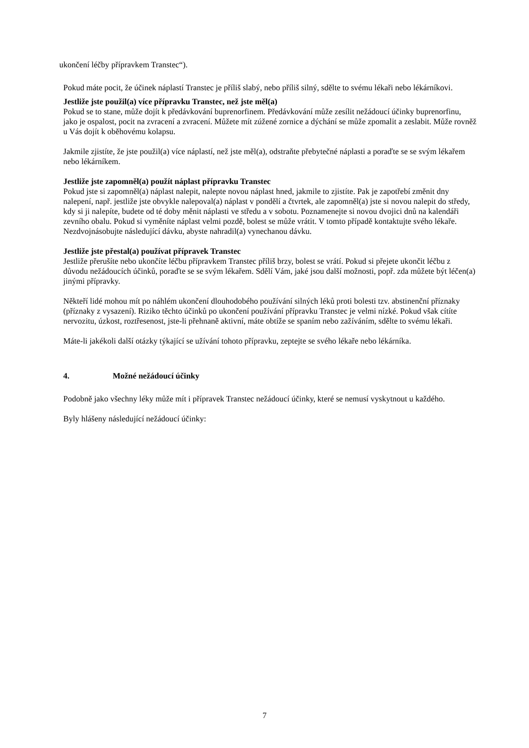ukončení léčby přípravkem Transtec“).
Pokud máte pocit, že účinek náplastí Transtec je příliš slabý, nebo příliš silný, sdělte to svému lékaři nebo lékárníkovi.
Jestliže jste použil(a) více přípravku Transtec, než jste měl(a)
Pokud se to stane, může dojít k předávkování buprenorfinem. Předávkování může zesílit nežádoucí účinky buprenorfinu, jako je ospalost, pocit na zvracení a zvracení. Můžete mít zúžené zornice a dýchání se může zpomalit a zeslabit. Může rovněž u Vás dojít k oběhovému kolapsu.
Jakmile zjistíte, že jste použil(a) více náplastí, než jste měl(a), odstraňte přebytečné náplasti a poraďte se se svým lékařem nebo lékárníkem.
Jestliže jste zapomněl(a) použít náplast přípravku Transtec
Pokud jste si zapomněl(a) náplast nalepit, nalepte novou náplast hned, jakmile to zjistíte. Pak je zapotřebí změnit dny nalepení, např. jestliže jste obvykle nalepoval(a) náplast v pondělí a čtvrtek, ale zapomněl(a) jste si novou nalepit do středy, kdy si ji nalepíte, budete od té doby měnit náplasti ve středu a v sobotu. Poznamenejte si novou dvojici dnů na kalendáři zevního obalu. Pokud si vyměníte náplast velmi pozdě, bolest se může vrátit. V tomto případě kontaktujte svého lékaře.
Nezdvojnásobujte následující dávku, abyste nahradil(a) vynechanou dávku.
Jestliže jste přestal(a) používat přípravek Transtec
Jestliže přerušíte nebo ukončíte léčbu přípravkem Transtec příliš brzy, bolest se vrátí. Pokud si přejete ukončit léčbu z důvodu nežádoucích účinků, poraďte se se svým lékařem. Sdělí Vám, jaké jsou další možnosti, popř. zda můžete být léčen(a) jinými přípravky.
Někteří lidé mohou mít po náhlém ukončení dlouhodobého používání silných léků proti bolesti tzv. abstinenční příznaky (příznaky z vysazení). Riziko těchto účinků po ukončení používání přípravku Transtec je velmi nízké. Pokud však cítíte nervozitu, úzkost, roztřesenost, jste-li přehnaně aktivní, máte obtíže se spaním nebo zažíváním, sdělte to svému lékaři.
Máte-li jakékoli další otázky týkající se užívání tohoto přípravku, zeptejte se svého lékaře nebo lékárníka.
4. Možné nežádoucí účinky
Podobně jako všechny léky může mít i přípravek Transtec nežádoucí účinky, které se nemusí vyskytnout u každého.
Byly hlášeny následující nežádoucí účinky:
7